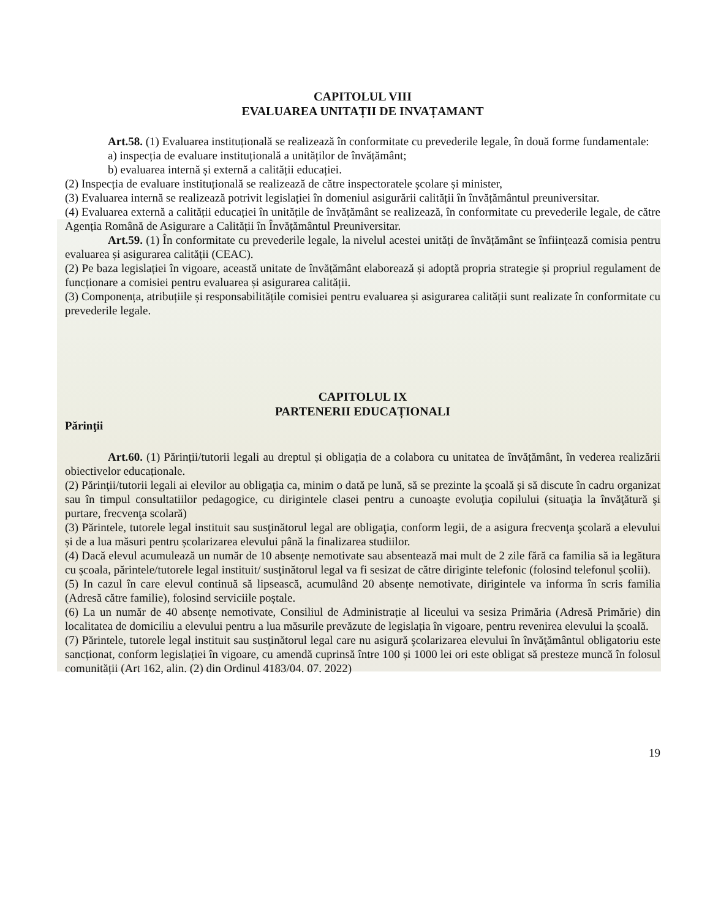CAPITOLUL VIII
EVALUAREA UNITAȚII DE INVAȚAMANT
Art.58. (1) Evaluarea instituțională se realizează în conformitate cu prevederile legale, în două forme fundamentale:
a) inspecția de evaluare instituțională a unităților de învățământ;
b) evaluarea internă și externă a calității educației.
(2) Inspecția de evaluare instituțională se realizează de către inspectoratele școlare și minister,
(3) Evaluarea internă se realizează potrivit legislației în domeniul asigurării calității în învățământul preuniversitar.
(4) Evaluarea externă a calității educației în unitățile de învățământ se realizează, în conformitate cu prevederile legale, de către Agenția Română de Asigurare a Calității în Învățământul Preuniversitar.
Art.59. (1) În conformitate cu prevederile legale, la nivelul acestei unități de învățământ se înființează comisia pentru evaluarea și asigurarea calității (CEAC).
(2) Pe baza legislației în vigoare, această unitate de învățământ elaborează și adoptă propria strategie și propriul regulament de funcționare a comisiei pentru evaluarea și asigurarea calității.
(3) Componența, atribuțiile și responsabilitățile comisiei pentru evaluarea și asigurarea calității sunt realizate în conformitate cu prevederile legale.
CAPITOLUL IX
PARTENERII EDUCAȚIONALI
Părinţii
Art.60. (1) Părinții/tutorii legali au dreptul și obligația de a colabora cu unitatea de învățământ, în vederea realizării obiectivelor educaționale.
(2) Părinţii/tutorii legali ai elevilor au obligaţia ca, minim o dată pe lună, să se prezinte la şcoală şi să discute în cadru organizat sau în timpul consultatiilor pedagogice, cu dirigintele clasei pentru a cunoaşte evoluţia copilului (situaţia la învăţătură şi purtare, frecvenţa scolară)
(3) Părintele, tutorele legal instituit sau susţinătorul legal are obligaţia, conform legii, de a asigura frecvenţa şcolară a elevului și de a lua măsuri pentru școlarizarea elevului până la finalizarea studiilor.
(4) Dacă elevul acumulează un număr de 10 absențe nemotivate sau absentează mai mult de 2 zile fără ca familia să ia legătura cu școala, părintele/tutorele legal instituit/ susţinătorul legal va fi sesizat de către diriginte telefonic (folosind telefonul școlii).
(5) In cazul în care elevul continuă să lipsească, acumulând 20 absențe nemotivate, dirigintele va informa în scris familia (Adresă către familie), folosind serviciile poștale.
(6) La un număr de 40 absențe nemotivate, Consiliul de Administrație al liceului va sesiza Primăria (Adresă Primărie) din localitatea de domiciliu a elevului pentru a lua măsurile prevăzute de legislația în vigoare, pentru revenirea elevului la școală.
(7) Părintele, tutorele legal instituit sau susţinătorul legal care nu asigură şcolarizarea elevului în învăţământul obligatoriu este sancționat, conform legislației în vigoare, cu amendă cuprinsă între 100 și 1000 lei ori este obligat să presteze muncă în folosul comunității (Art 162, alin. (2) din Ordinul 4183/04. 07. 2022)
19